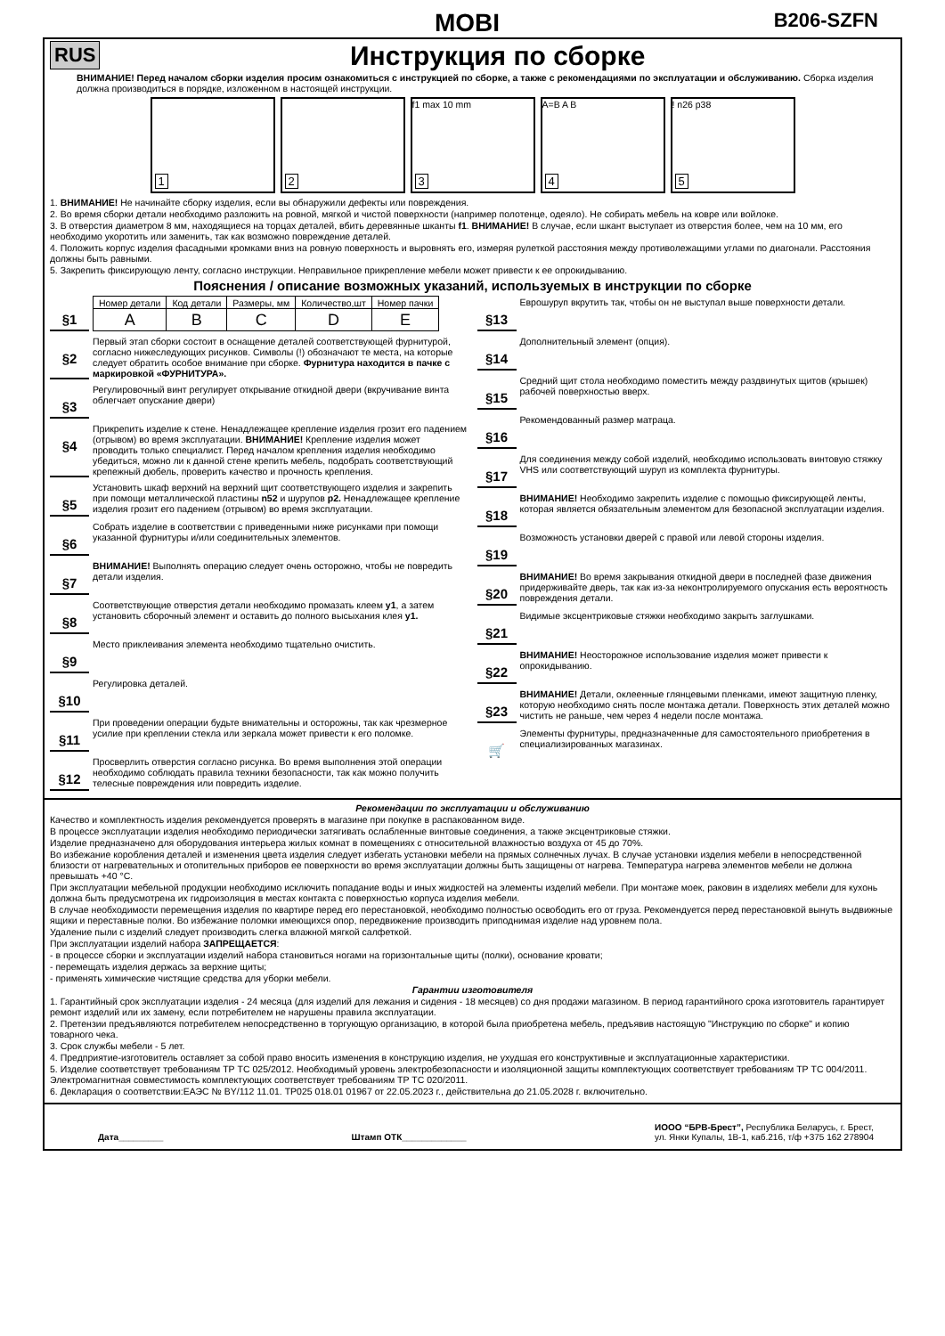MOBI B206-SZFN
RUS
Инструкция по сборке
ВНИМАНИЕ! Перед началом сборки изделия просим ознакомиться с инструкцией по сборке, а также с рекомендациями по эксплуатации и обслуживанию. Сборка изделия должна производиться в порядке, изложенном в настоящей инструкции.
1
2
3
f1 max 10 mm
4
A=B A B
5
! n26 p38
1. ВНИМАНИЕ! Не начинайте сборку изделия, если вы обнаружили дефекты или повреждения.
2. Во время сборки детали необходимо разложить на ровной, мягкой и чистой поверхности (например полотенце, одеяло). Не собирать мебель на ковре или войлоке.
3. В отверстия диаметром 8 мм, находящиеся на торцах деталей, вбить деревянные шканты f1. ВНИМАНИЕ! В случае, если шкант выступает из отверстия более, чем на 10 мм, его необходимо укоротить или заменить, так как возможно повреждение деталей.
4. Положить корпус изделия фасадными кромками вниз на ровную поверхность и выровнять его, измеряя рулеткой расстояния между противолежащими углами по диагонали. Расстояния должны быть равными.
5. Закрепить фиксирующую ленту, согласно инструкции. Неправильное прикрепление мебели может привести к ее опрокидыванию.
Пояснения / описание возможных указаний, используемых в инструкции по сборке
§1
| Номер детали | Код детали | Размеры, мм | Количество,шт | Номер пачки |
| A | B | C | D | E |
§2
Первый этап сборки состоит в оснащение деталей соответствующей фурнитурой, согласно нижеследующих рисунков. Символы (!) обозначают те места, на которые следует обратить особое внимание при сборке. Фурнитура находится в пачке с маркировкой «ФУРНИТУРА».
§3
Регулировочный винт регулирует открывание откидной двери (вкручивание винта облегчает опускание двери)
§4
Прикрепить изделие к стене. Ненадлежащее крепление изделия грозит его падением (отрывом) во время эксплуатации. ВНИМАНИЕ! Крепление изделия может проводить только специалист. Перед началом крепления изделия необходимо убедиться, можно ли к данной стене крепить мебель, подобрать соответствующий крепежный дюбель, проверить качество и прочность крепления.
§5
Установить шкаф верхний на верхний щит соответствующего изделия и закрепить при помощи металлической пластины n52 и шурупов p2. Ненадлежащее крепление изделия грозит его падением (отрывом) во время эксплуатации.
§6
Собрать изделие в соответствии с приведенными ниже рисунками при помощи указанной фурнитуры и/или соединительных элементов.
§7
ВНИМАНИЕ! Выполнять операцию следует очень осторожно, чтобы не повредить детали изделия.
§8
Соответствующие отверстия детали необходимо промазать клеем y1, а затем установить сборочный элемент и оставить до полного высыхания клея y1.
§9
Место приклеивания элемента необходимо тщательно очистить.
§10
Регулировка деталей.
§11
При проведении операции будьте внимательны и осторожны, так как чрезмерное усилие при креплении стекла или зеркала может привести к его поломке.
§12
Просверлить отверстия согласно рисунка. Во время выполнения этой операции необходимо соблюдать правила техники безопасности, так как можно получить телесные повреждения или повредить изделие.
§13
Еврошуруп вкрутить так, чтобы он не выступал выше поверхности детали.
§14
Дополнительный элемент (опция).
§15
Средний щит стола необходимо поместить между раздвинутых щитов (крышек) рабочей поверхностью вверх.
§16
Рекомендованный размер матраца.
§17
Для соединения между собой изделий, необходимо использовать винтовую стяжку VHS или соответствующий шуруп из комплекта фурнитуры.
§18
ВНИМАНИЕ! Необходимо закрепить изделие с помощью фиксирующей ленты, которая является обязательным элементом для безопасной эксплуатации изделия.
§19
Возможность установки дверей с правой или левой стороны изделия.
§20
ВНИМАНИЕ! Во время закрывания откидной двери в последней фазе движения придерживайте дверь, так как из-за неконтролируемого опускания есть вероятность повреждения детали.
§21
Видимые эксцентриковые стяжки необходимо закрыть заглушками.
§22
ВНИМАНИЕ! Неосторожное использование изделия может привести к опрокидыванию.
§23
ВНИМАНИЕ! Детали, оклеенные глянцевыми пленками, имеют защитную пленку, которую необходимо снять после монтажа детали. Поверхность этих деталей можно чистить не раньше, чем через 4 недели после монтажа.
🛒
Элементы фурнитуры, предназначенные для самостоятельного приобретения в специализированных магазинах.
Рекомендации по эксплуатации и обслуживанию
Качество и комплектность изделия рекомендуется проверять в магазине при покупке в распакованном виде.
В процессе эксплуатации изделия необходимо периодически затягивать ослабленные винтовые соединения, а также эксцентриковые стяжки.
Изделие предназначено для оборудования интерьера жилых комнат в помещениях с относительной влажностью воздуха от 45 до 70%.
Во избежание коробления деталей и изменения цвета изделия следует избегать установки мебели на прямых солнечных лучах. В случае установки изделия мебели в непосредственной близости от нагревательных и отопительных приборов ее поверхности во время эксплуатации должны быть защищены от нагрева. Температура нагрева элементов мебели не должна превышать +40 °С.
При эксплуатации мебельной продукции необходимо исключить попадание воды и иных жидкостей на элементы изделий мебели. При монтаже моек, раковин в изделиях мебели для кухонь должна быть предусмотрена их гидроизоляция в местах контакта с поверхностью корпуса изделия мебели.
В случае необходимости перемещения изделия по квартире перед его перестановкой, необходимо полностью освободить его от груза. Рекомендуется перед перестановкой вынуть выдвижные ящики и переставные полки. Во избежание поломки имеющихся опор, передвижение производить приподнимая изделие над уровнем пола.
Удаление пыли с изделий следует производить слегка влажной мягкой салфеткой.
При эксплуатации изделий набора ЗАПРЕЩАЕТСЯ:
- в процессе сборки и эксплуатации изделий набора становиться ногами на горизонтальные щиты (полки), основание кровати;
- перемещать изделия держась за верхние щиты;
- применять химические чистящие средства для уборки мебели.
Гарантии изготовителя
1. Гарантийный срок эксплуатации изделия - 24 месяца (для изделий для лежания и сидения - 18 месяцев) со дня продажи магазином. В период гарантийного срока изготовитель гарантирует ремонт изделий или их замену, если потребителем не нарушены правила эксплуатации.
2. Претензии предъявляются потребителем непосредственно в торгующую организацию, в которой была приобретена мебель, предъявив настоящую "Инструкцию по сборке" и копию товарного чека.
3. Срок службы мебели - 5 лет.
4. Предприятие-изготовитель оставляет за собой право вносить изменения в конструкцию изделия, не ухудшая его конструктивные и эксплуатационные характеристики.
5. Изделие соответствует требованиям ТР ТС 025/2012. Необходимый уровень электробезопасности и изоляционной защиты комплектующих соответствует требованиям ТР ТС 004/2011. Электромагнитная совместимость комплектующих соответствует требованиям ТР ТС 020/2011.
6. Декларация о соответствии:ЕАЭС № BY/112 11.01. ТР025 018.01 01967 от 22.05.2023 г., действительна до 21.05.2028 г. включительно.
Дата_________ Штамп ОТК_____________
ИООО “БРВ-Брест”, Республика Беларусь, г. Брест,
ул. Янки Купалы, 1В-1, каб.216, т/ф +375 162 278904